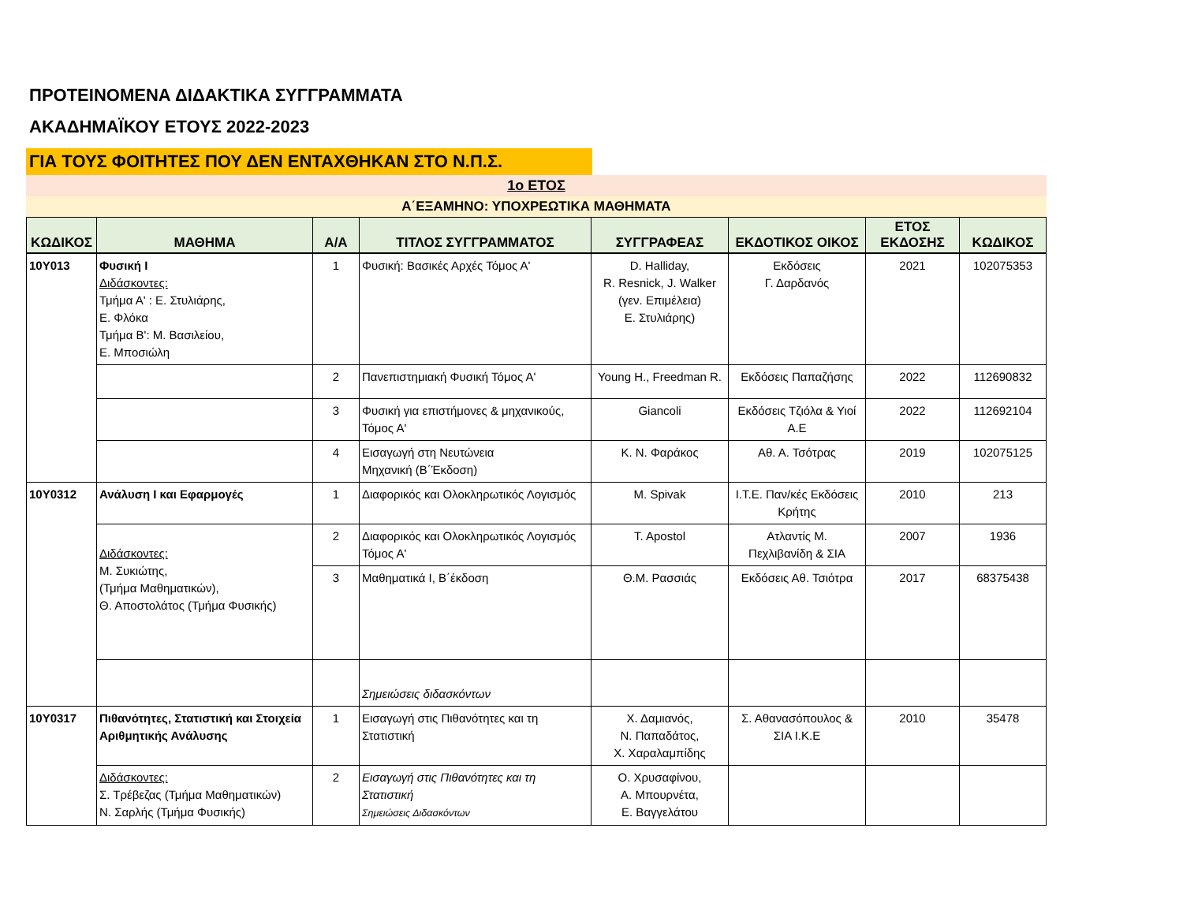ΠΡΟΤΕΙΝΟΜΕΝΑ ΔΙΔΑΚΤΙΚΑ ΣΥΓΓΡΑΜΜΑΤΑ
ΑΚΑΔΗΜΑΪΚΟΥ ΕΤΟΥΣ 2022-2023
ΓΙΑ ΤΟΥΣ ΦΟΙΤΗΤΕΣ ΠΟΥ ΔΕΝ ΕΝΤΑΧΘΗΚΑΝ ΣΤΟ Ν.Π.Σ.
1ο ΕΤΟΣ
Α΄ΕΞΑΜΗΝΟ: ΥΠΟΧΡΕΩΤΙΚΑ ΜΑΘΗΜΑΤΑ
| ΚΩΔΙΚΟΣ | ΜΑΘΗΜΑ | Α/Α | ΤΙΤΛΟΣ ΣΥΓΓΡΑΜΜΑΤΟΣ | ΣΥΓΓΡΑΦΕΑΣ | ΕΚΔΟΤΙΚΟΣ ΟΙΚΟΣ | ΕΤΟΣ ΕΚΔΟΣΗΣ | ΚΩΔΙΚΟΣ |
| --- | --- | --- | --- | --- | --- | --- | --- |
| 10Υ013 | Φυσική Ι Διδάσκοντες: Τμήμα Α' : Ε. Στυλιάρης, Ε. Φλόκα Τμήμα Β': Μ. Βασιλείου, Ε. Μποσιώλη | 1 | Φυσική: Βασικές Αρχές Τόμος Α' | D. Halliday, R. Resnick, J. Walker (γεν. Επιμέλεια) Ε. Στυλιάρης) | Εκδόσεις Γ. Δαρδανός | 2021 | 102075353 |
| | | 2 | Πανεπιστημιακή Φυσική Τόμος Α' | Young H., Freedman R. | Εκδόσεις Παπαζήσης | 2022 | 112690832 |
| | | 3 | Φυσική για επιστήμονες & μηχανικούς, Τόμος Α' | Giancoli | Εκδόσεις Τζιόλα & Υιοί Α.Ε | 2022 | 112692104 |
| | | 4 | Εισαγωγή στη Νευτώνεια Μηχανική (Β΄Έκδοση) | Κ. Ν. Φαράκος | Αθ. Α. Τσότρας | 2019 | 102075125 |
| 10Υ0312 | Ανάλυση Ι και Εφαρμογές | 1 | Διαφορικός και Ολοκληρωτικός Λογισμός | M. Spivak | Ι.Τ.Ε. Παν/κές Εκδόσεις Κρήτης | 2010 | 213 |
| | Διδάσκοντες: Μ. Συκιώτης, (Τμήμα Μαθηματικών), Θ. Αποστολάτος (Τμήμα Φυσικής) | 2 | Διαφορικός και Ολοκληρωτικός Λογισμός Τόμος Α' | T. Apostol | Ατλαντίς Μ. Πεχλιβανίδη & ΣΙΑ | 2007 | 1936 |
| | | 3 | Μαθηματικά Ι, Β΄έκδοση | Θ.Μ. Ρασσιάς | Εκδόσεις Αθ. Τσιότρα | 2017 | 68375438 |
| | | | Σημειώσεις διδασκόντων | | | | |
| 10Υ0317 | Πιθανότητες, Στατιστική και Στοιχεία Αριθμητικής Ανάλυσης | 1 | Εισαγωγή στις Πιθανότητες και τη Στατιστική | Χ. Δαμιανός, Ν. Παπαδάτος, Χ. Χαραλαμπίδης | Σ. Αθανασόπουλος & ΣΙΑ Ι.Κ.Ε | 2010 | 35478 |
| | Διδάσκοντες: Σ. Τρέβεζας (Τμήμα Μαθηματικών) Ν. Σαρλής (Τμήμα Φυσικής) | 2 | Εισαγωγή στις Πιθανότητες και τη Στατιστική Σημειώσεις Διδασκόντων | Ο. Χρυσαφίνου, Α. Μπουρνέτα, Ε. Βαγγελάτου | | | |